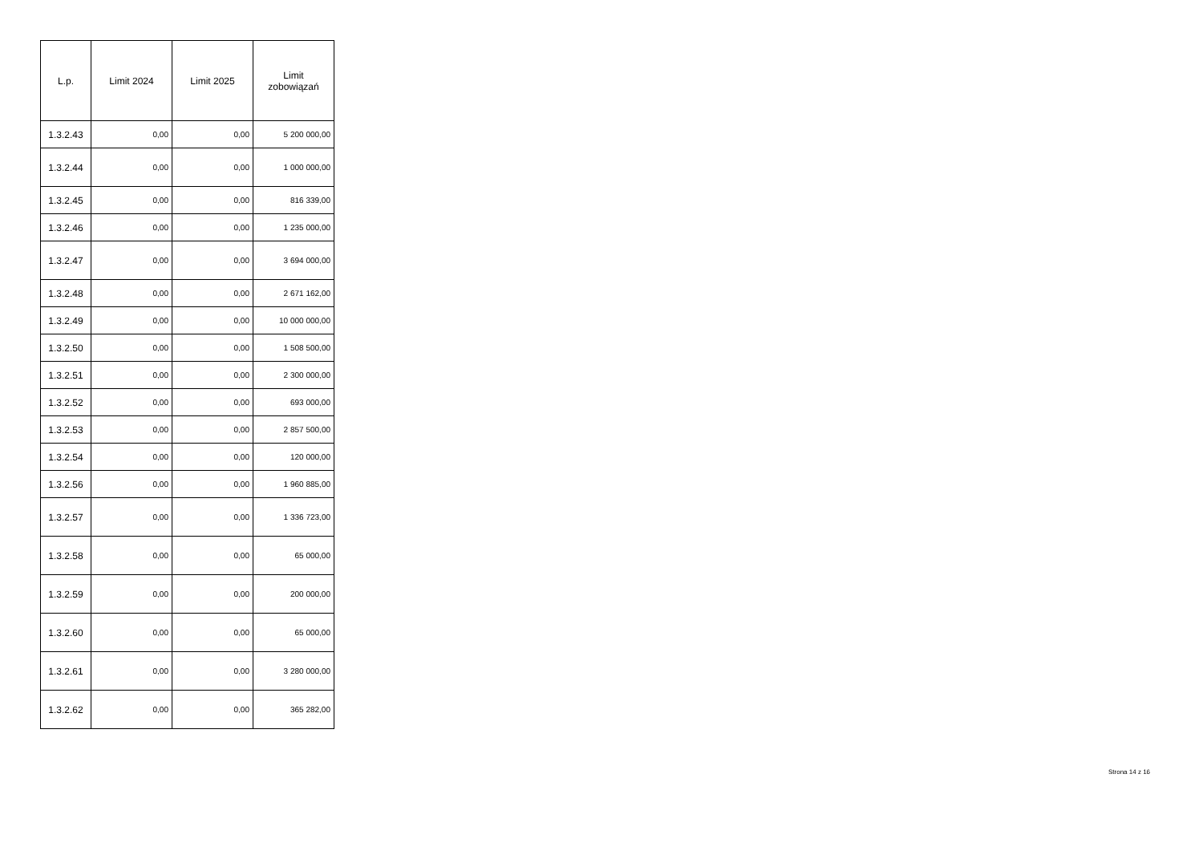| L.p. | Limit 2024 | Limit 2025 | Limit zobowiązań |
| --- | --- | --- | --- |
| 1.3.2.43 | 0,00 | 0,00 | 5 200 000,00 |
| 1.3.2.44 | 0,00 | 0,00 | 1 000 000,00 |
| 1.3.2.45 | 0,00 | 0,00 | 816 339,00 |
| 1.3.2.46 | 0,00 | 0,00 | 1 235 000,00 |
| 1.3.2.47 | 0,00 | 0,00 | 3 694 000,00 |
| 1.3.2.48 | 0,00 | 0,00 | 2 671 162,00 |
| 1.3.2.49 | 0,00 | 0,00 | 10 000 000,00 |
| 1.3.2.50 | 0,00 | 0,00 | 1 508 500,00 |
| 1.3.2.51 | 0,00 | 0,00 | 2 300 000,00 |
| 1.3.2.52 | 0,00 | 0,00 | 693 000,00 |
| 1.3.2.53 | 0,00 | 0,00 | 2 857 500,00 |
| 1.3.2.54 | 0,00 | 0,00 | 120 000,00 |
| 1.3.2.56 | 0,00 | 0,00 | 1 960 885,00 |
| 1.3.2.57 | 0,00 | 0,00 | 1 336 723,00 |
| 1.3.2.58 | 0,00 | 0,00 | 65 000,00 |
| 1.3.2.59 | 0,00 | 0,00 | 200 000,00 |
| 1.3.2.60 | 0,00 | 0,00 | 65 000,00 |
| 1.3.2.61 | 0,00 | 0,00 | 3 280 000,00 |
| 1.3.2.62 | 0,00 | 0,00 | 365 282,00 |
Strona 14 z 16